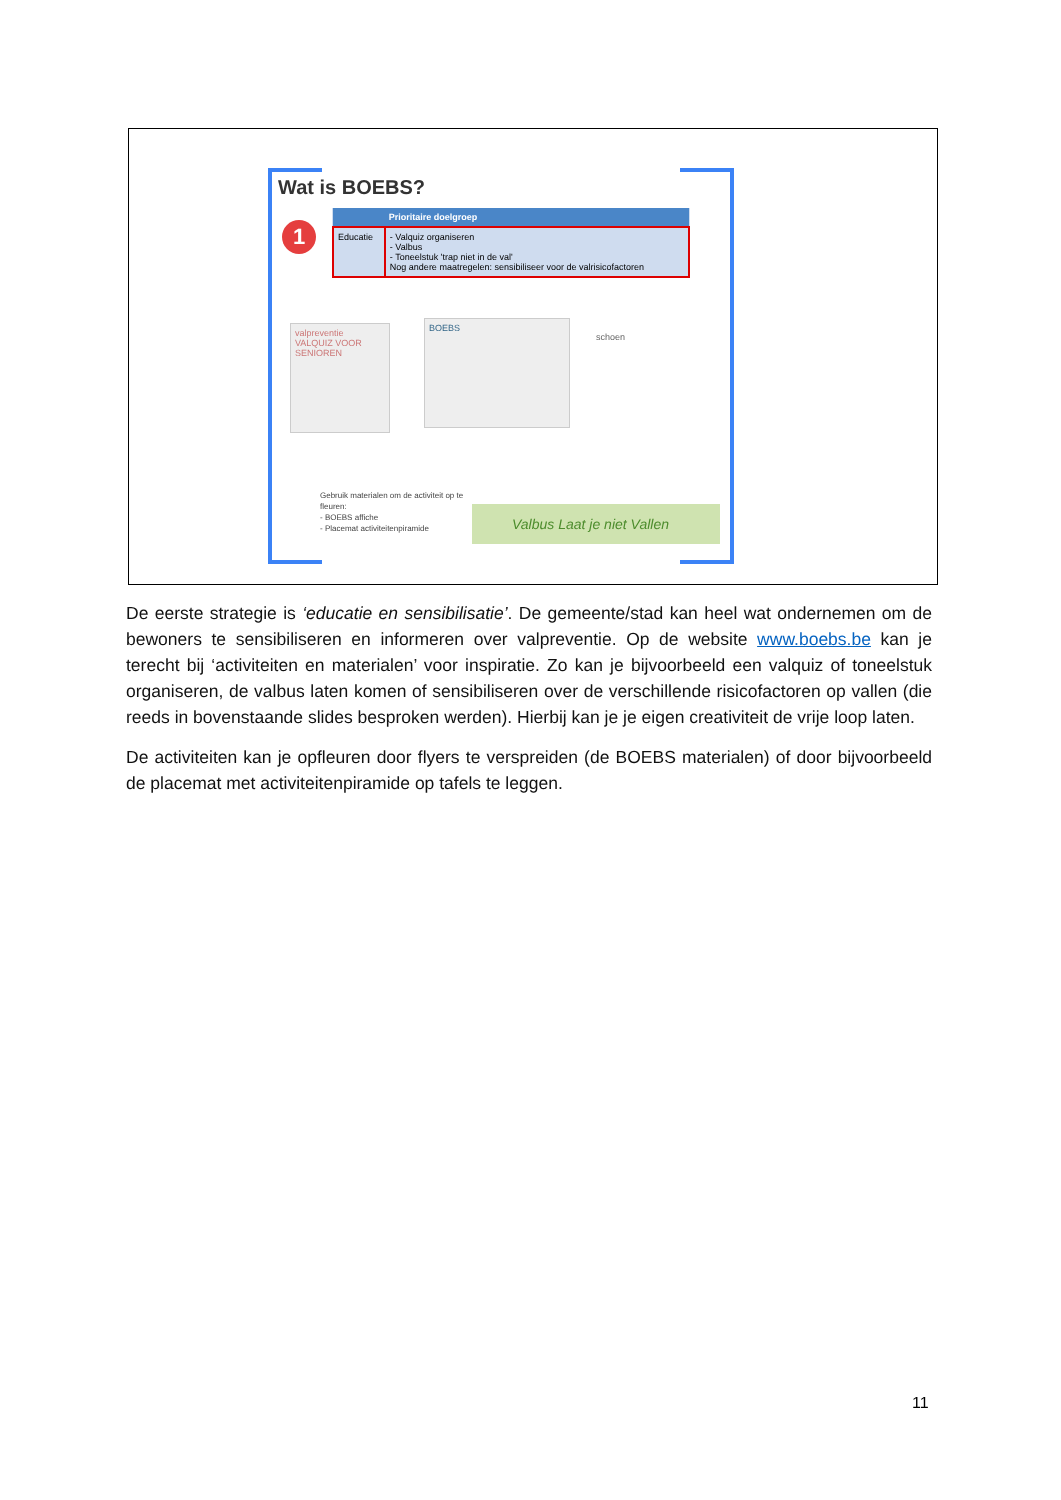Wat is BOEBS?
1
| | Prioritaire doelgroep |
| --- | --- |
| Educatie | - Valquiz organiseren - Valbus - Toneelstuk 'trap niet in de val' Nog andere maatregelen: sensibiliseer voor de valrisicofactoren |
valpreventie
VALQUIZ VOOR SENIOREN
BOEBS
schoen
Gebruik materialen om de activiteit op te
fleuren:
- BOEBS affiche
- Placemat activiteitenpiramide
Valbus Laat je niet Vallen
De eerste strategie is ‘educatie en sensibilisatie’. De gemeente/stad kan heel wat ondernemen om de bewoners te sensibiliseren en informeren over valpreventie. Op de website www.boebs.be kan je terecht bij ‘activiteiten en materialen’ voor inspiratie. Zo kan je bijvoorbeeld een valquiz of toneelstuk organiseren, de valbus laten komen of sensibiliseren over de verschillende risicofactoren op vallen (die reeds in bovenstaande slides besproken werden). Hierbij kan je je eigen creativiteit de vrije loop laten.
De activiteiten kan je opfleuren door flyers te verspreiden (de BOEBS materialen) of door bijvoorbeeld de placemat met activiteitenpiramide op tafels te leggen.
11